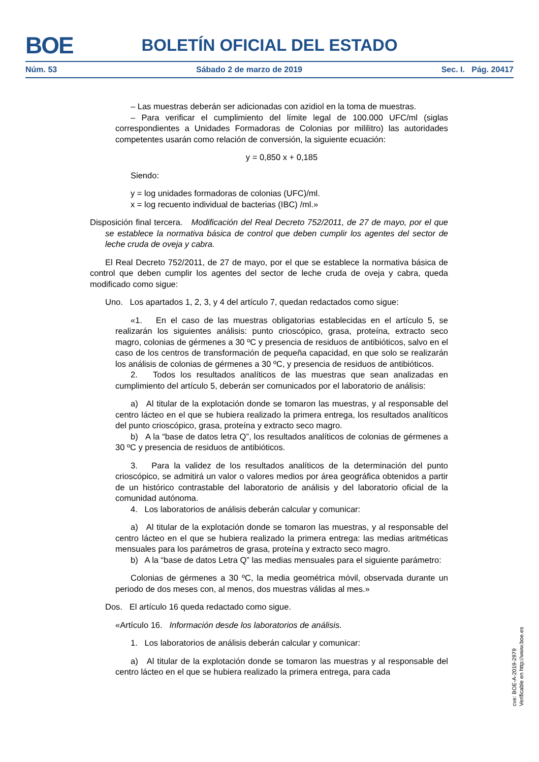BOE
BOLETÍN OFICIAL DEL ESTADO
Núm. 53 Sábado 2 de marzo de 2019 Sec. I. Pág. 20417
– Las muestras deberán ser adicionadas con azidiol en la toma de muestras.
– Para verificar el cumplimiento del límite legal de 100.000 UFC/ml (siglas correspondientes a Unidades Formadoras de Colonias por mililitro) las autoridades competentes usarán como relación de conversión, la siguiente ecuación:
y = 0,850 x + 0,185
Siendo:
y = log unidades formadoras de colonias (UFC)/ml.
x = log recuento individual de bacterias (IBC) /ml.»
Disposición final tercera. Modificación del Real Decreto 752/2011, de 27 de mayo, por el que se establece la normativa básica de control que deben cumplir los agentes del sector de leche cruda de oveja y cabra.
El Real Decreto 752/2011, de 27 de mayo, por el que se establece la normativa básica de control que deben cumplir los agentes del sector de leche cruda de oveja y cabra, queda modificado como sigue:
Uno. Los apartados 1, 2, 3, y 4 del artículo 7, quedan redactados como sigue:
«1. En el caso de las muestras obligatorias establecidas en el artículo 5, se realizarán los siguientes análisis: punto crioscópico, grasa, proteína, extracto seco magro, colonias de gérmenes a 30 ºC y presencia de residuos de antibióticos, salvo en el caso de los centros de transformación de pequeña capacidad, en que solo se realizarán los análisis de colonias de gérmenes a 30 ºC, y presencia de residuos de antibióticos.
2. Todos los resultados analíticos de las muestras que sean analizadas en cumplimiento del artículo 5, deberán ser comunicados por el laboratorio de análisis:
a) Al titular de la explotación donde se tomaron las muestras, y al responsable del centro lácteo en el que se hubiera realizado la primera entrega, los resultados analíticos del punto crioscópico, grasa, proteína y extracto seco magro.
b) A la “base de datos letra Q”, los resultados analíticos de colonias de gérmenes a 30 ºC y presencia de residuos de antibióticos.
3. Para la validez de los resultados analíticos de la determinación del punto crioscópico, se admitirá un valor o valores medios por área geográfica obtenidos a partir de un histórico contrastable del laboratorio de análisis y del laboratorio oficial de la comunidad autónoma.
4. Los laboratorios de análisis deberán calcular y comunicar:
a) Al titular de la explotación donde se tomaron las muestras, y al responsable del centro lácteo en el que se hubiera realizado la primera entrega: las medias aritméticas mensuales para los parámetros de grasa, proteína y extracto seco magro.
b) A la “base de datos Letra Q” las medias mensuales para el siguiente parámetro:
Colonias de gérmenes a 30 ºC, la media geométrica móvil, observada durante un periodo de dos meses con, al menos, dos muestras válidas al mes.»
Dos. El artículo 16 queda redactado como sigue.
«Artículo 16. Información desde los laboratorios de análisis.
1. Los laboratorios de análisis deberán calcular y comunicar:
a) Al titular de la explotación donde se tomaron las muestras y al responsable del centro lácteo en el que se hubiera realizado la primera entrega, para cada
cve: BOE-A-2019-2979
Verificable en http://www.boe.es